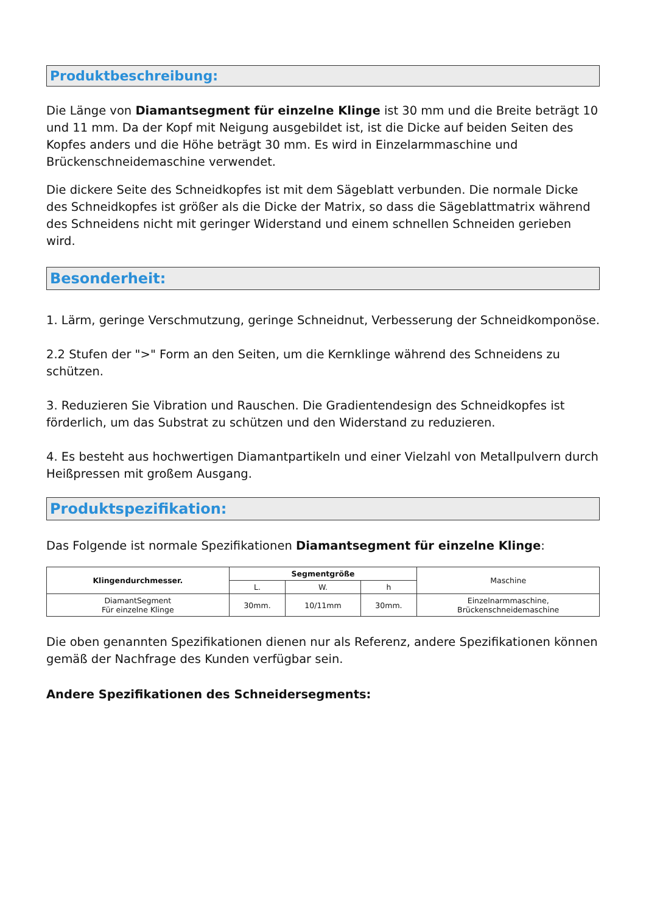Produktbeschreibung:
Die Länge von Diamantsegment für einzelne Klinge ist 30 mm und die Breite beträgt 10 und 11 mm. Da der Kopf mit Neigung ausgebildet ist, ist die Dicke auf beiden Seiten des Kopfes anders und die Höhe beträgt 30 mm. Es wird in Einzelarmmaschine und Brückenschneidemaschine verwendet.
Die dickere Seite des Schneidkopfes ist mit dem Sägeblatt verbunden. Die normale Dicke des Schneidkopfes ist größer als die Dicke der Matrix, so dass die Sägeblattmatrix während des Schneidens nicht mit geringer Widerstand und einem schnellen Schneiden gerieben wird.
Besonderheit:
1. Lärm, geringe Verschmutzung, geringe Schneidnut, Verbesserung der Schneidkomponöse.
2.2 Stufen der ">" Form an den Seiten, um die Kernklinge während des Schneidens zu schützen.
3. Reduzieren Sie Vibration und Rauschen. Die Gradientendesign des Schneidkopfes ist förderlich, um das Substrat zu schützen und den Widerstand zu reduzieren.
4. Es besteht aus hochwertigen Diamantpartikeln und einer Vielzahl von Metallpulvern durch Heißpressen mit großem Ausgang.
Produktspezifikation:
Das Folgende ist normale Spezifikationen Diamantsegment für einzelne Klinge:
| Klingendurchmesser. | Segmentgröße | | | Maschine |
| | L. | W. | h | |
| DiamantSegment Für einzelne Klinge | 30mm. | 10/11mm | 30mm. | Einzelnarmmaschine, Brückenschneidemaschine |
Die oben genannten Spezifikationen dienen nur als Referenz, andere Spezifikationen können gemäß der Nachfrage des Kunden verfügbar sein.
Andere Spezifikationen des Schneidersegments: